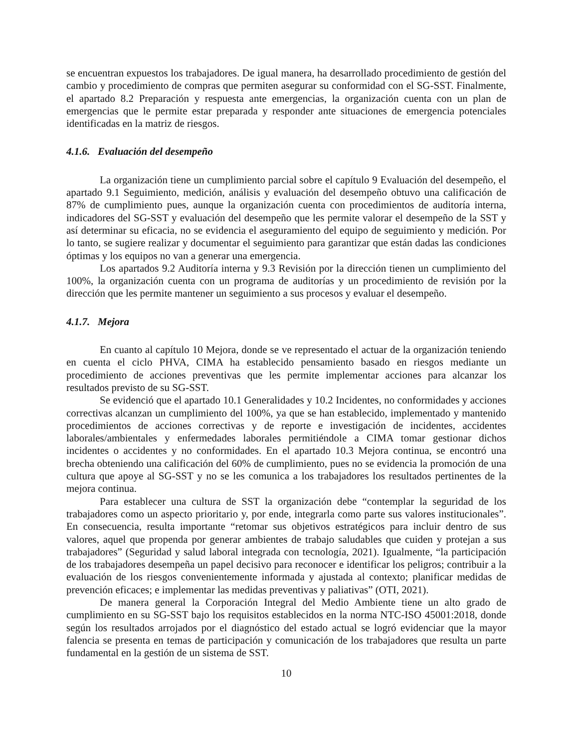se encuentran expuestos los trabajadores. De igual manera, ha desarrollado procedimiento de gestión del cambio y procedimiento de compras que permiten asegurar su conformidad con el SG-SST. Finalmente, el apartado 8.2 Preparación y respuesta ante emergencias, la organización cuenta con un plan de emergencias que le permite estar preparada y responder ante situaciones de emergencia potenciales identificadas en la matriz de riesgos.
4.1.6. Evaluación del desempeño
La organización tiene un cumplimiento parcial sobre el capítulo 9 Evaluación del desempeño, el apartado 9.1 Seguimiento, medición, análisis y evaluación del desempeño obtuvo una calificación de 87% de cumplimiento pues, aunque la organización cuenta con procedimientos de auditoría interna, indicadores del SG-SST y evaluación del desempeño que les permite valorar el desempeño de la SST y así determinar su eficacia, no se evidencia el aseguramiento del equipo de seguimiento y medición. Por lo tanto, se sugiere realizar y documentar el seguimiento para garantizar que están dadas las condiciones óptimas y los equipos no van a generar una emergencia.
Los apartados 9.2 Auditoría interna y 9.3 Revisión por la dirección tienen un cumplimiento del 100%, la organización cuenta con un programa de auditorías y un procedimiento de revisión por la dirección que les permite mantener un seguimiento a sus procesos y evaluar el desempeño.
4.1.7. Mejora
En cuanto al capítulo 10 Mejora, donde se ve representado el actuar de la organización teniendo en cuenta el ciclo PHVA, CIMA ha establecido pensamiento basado en riesgos mediante un procedimiento de acciones preventivas que les permite implementar acciones para alcanzar los resultados previsto de su SG-SST.
Se evidenció que el apartado 10.1 Generalidades y 10.2 Incidentes, no conformidades y acciones correctivas alcanzan un cumplimiento del 100%, ya que se han establecido, implementado y mantenido procedimientos de acciones correctivas y de reporte e investigación de incidentes, accidentes laborales/ambientales y enfermedades laborales permitiéndole a CIMA tomar gestionar dichos incidentes o accidentes y no conformidades. En el apartado 10.3 Mejora continua, se encontró una brecha obteniendo una calificación del 60% de cumplimiento, pues no se evidencia la promoción de una cultura que apoye al SG-SST y no se les comunica a los trabajadores los resultados pertinentes de la mejora continua.
Para establecer una cultura de SST la organización debe “contemplar la seguridad de los trabajadores como un aspecto prioritario y, por ende, integrarla como parte sus valores institucionales”. En consecuencia, resulta importante “retomar sus objetivos estratégicos para incluir dentro de sus valores, aquel que propenda por generar ambientes de trabajo saludables que cuiden y protejan a sus trabajadores” (Seguridad y salud laboral integrada con tecnología, 2021). Igualmente, “la participación de los trabajadores desempeña un papel decisivo para reconocer e identificar los peligros; contribuir a la evaluación de los riesgos convenientemente informada y ajustada al contexto; planificar medidas de prevención eficaces; e implementar las medidas preventivas y paliativas” (OTI, 2021).
De manera general la Corporación Integral del Medio Ambiente tiene un alto grado de cumplimiento en su SG-SST bajo los requisitos establecidos en la norma NTC-ISO 45001:2018, donde según los resultados arrojados por el diagnóstico del estado actual se logró evidenciar que la mayor falencia se presenta en temas de participación y comunicación de los trabajadores que resulta un parte fundamental en la gestión de un sistema de SST.
10